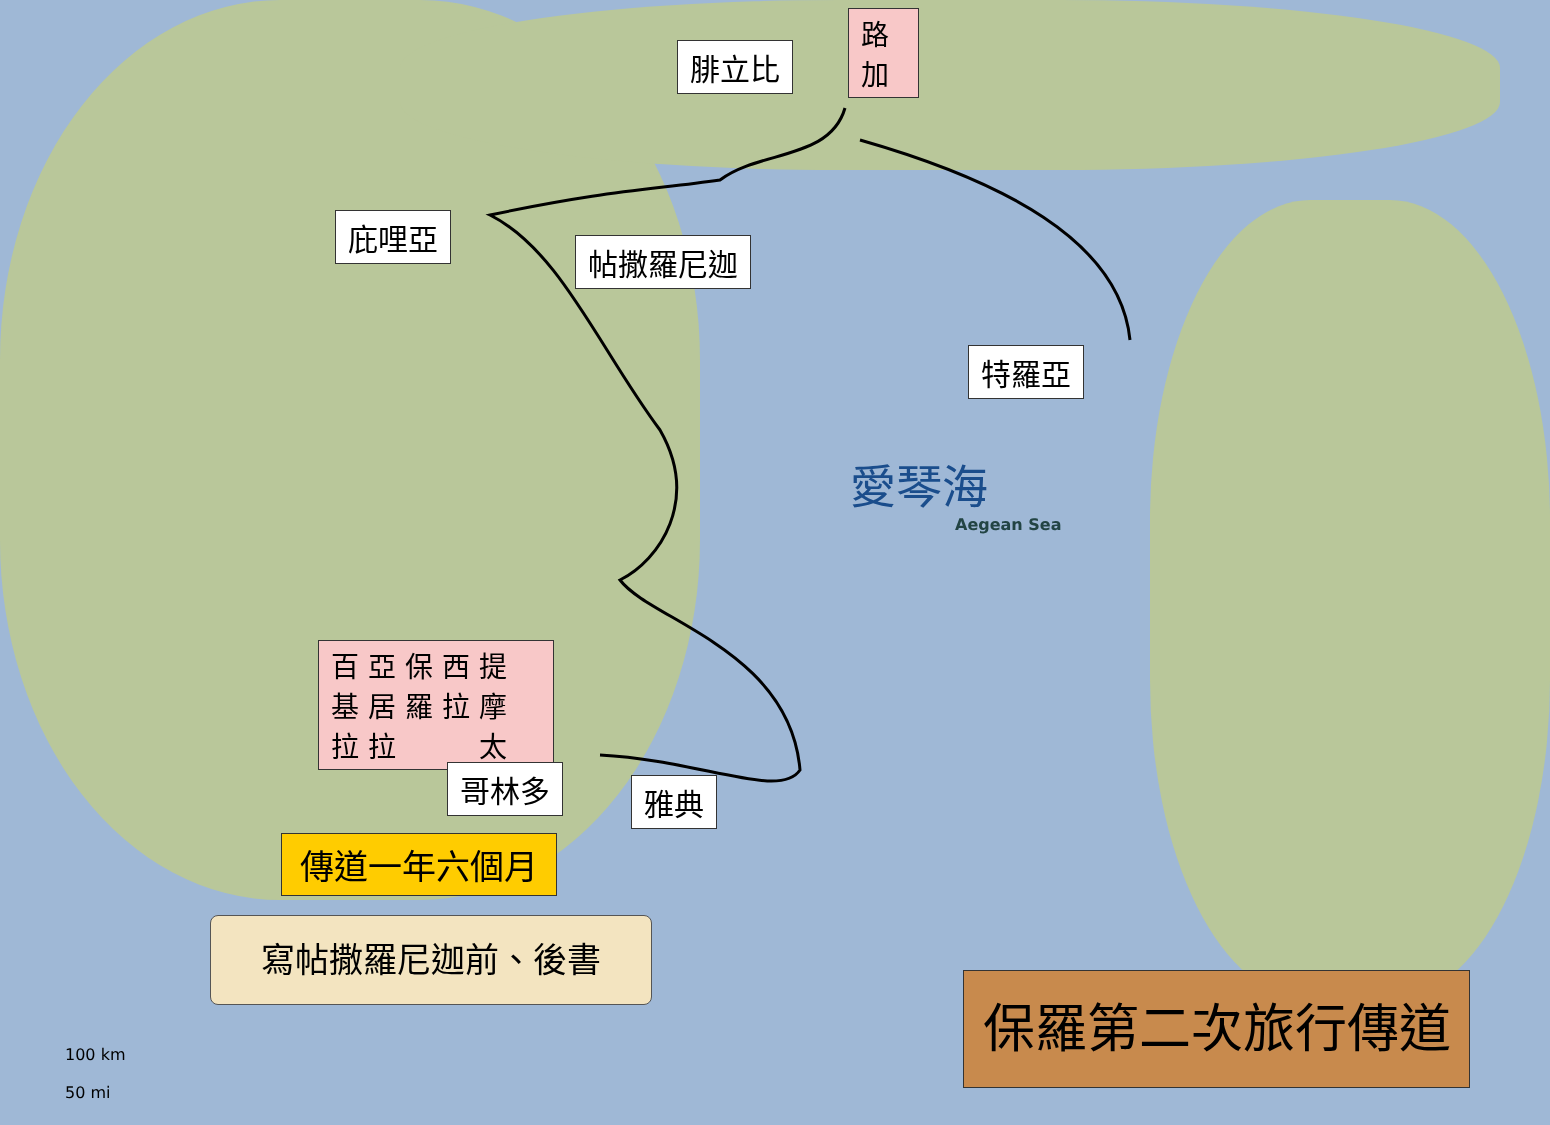路加
腓立比
庇哩亞
帖撒羅尼迦
特羅亞
愛琴海
Aegean Sea
百 亞 保 西 提
基 居 羅 拉 摩
拉 拉 　 　 太
哥林多 雅典
傳道一年六個月
寫帖撒羅尼迦前、後書
保羅第二次旅行傳道
100 km
50 mi